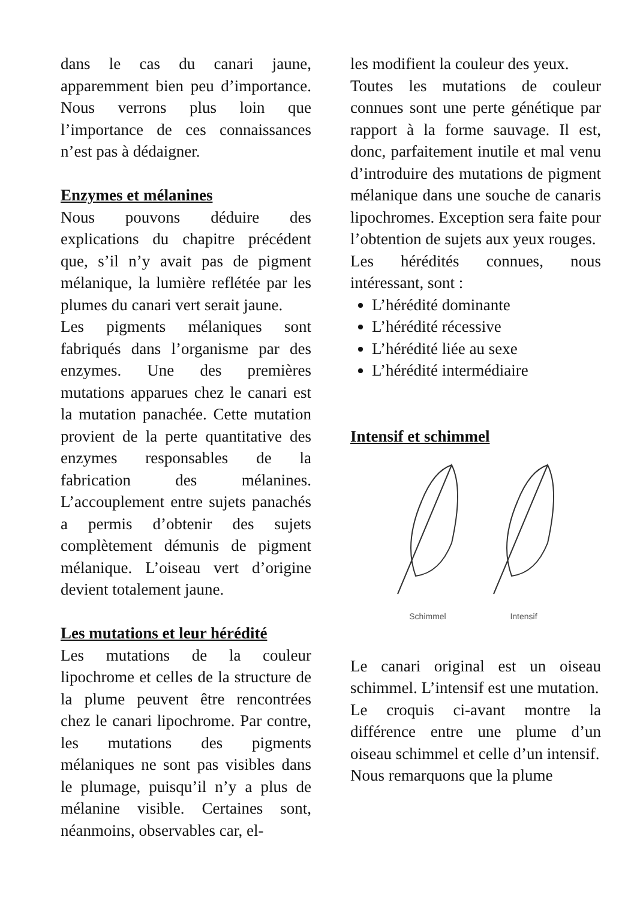dans le cas du canari jaune, apparemment bien peu d’importance. Nous verrons plus loin que l’importance de ces connaissances n’est pas à dédaigner.
Enzymes et mélanines
Nous pouvons déduire des explications du chapitre précédent que, s’il n’y avait pas de pigment mélanique, la lumière reflétée par les plumes du canari vert serait jaune.
Les pigments mélaniques sont fabriqués dans l’organisme par des enzymes. Une des premières mutations apparues chez le canari est la mutation panachée. Cette mutation provient de la perte quantitative des enzymes responsables de la fabrication des mélanines. L’accouplement entre sujets panachés a permis d’obtenir des sujets complètement démunis de pigment mélanique. L’oiseau vert d’origine devient totalement jaune.
Les mutations et leur hérédité
Les mutations de la couleur lipochrome et celles de la structure de la plume peuvent être rencontrées chez le canari lipochrome. Par contre, les mutations des pigments mélaniques ne sont pas visibles dans le plumage, puisqu’il n’y a plus de mélanine visible. Certaines sont, néanmoins, observables car, el-
les modifient la couleur des yeux.
Toutes les mutations de couleur connues sont une perte génétique par rapport à la forme sauvage. Il est, donc, parfaitement inutile et mal venu d’introduire des mutations de pigment mélanique dans une souche de canaris lipochromes. Exception sera faite pour l’obtention de sujets aux yeux rouges.
Les hérédités connues, nous intéressant, sont :
L’hérédité dominante
L’hérédité récessive
L’hérédité liée au sexe
L’hérédité intermédiaire
Intensif et schimmel
Schimmel
Intensif
Le canari original est un oiseau schimmel. L’intensif est une mutation.
Le croquis ci-avant montre la différence entre une plume d’un oiseau schimmel et celle d’un intensif.
Nous remarquons que la plume